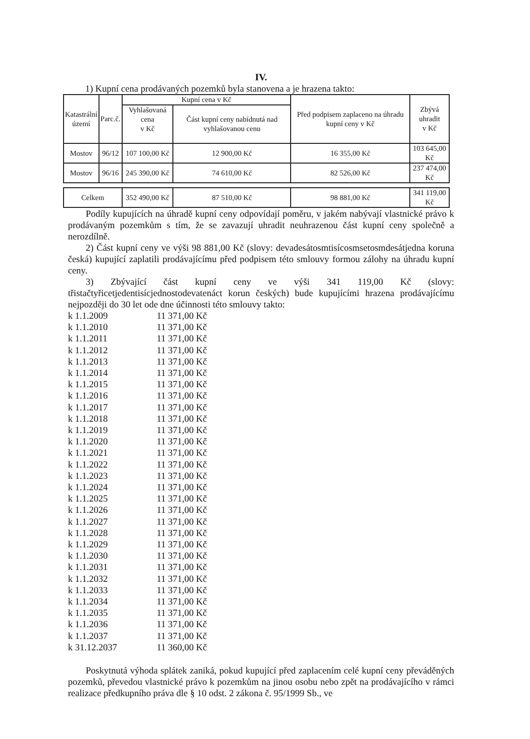IV.
1) Kupní cena prodávaných pozemků byla stanovena a je hrazena takto:
| Katastrální území | Parc.č. | Kupní cena v Kč | | Před podpisem zaplaceno na úhradu kupní ceny v Kč | Zbývá uhradit v Kč |
| --- | --- | --- | --- | --- | --- |
| | | Vyhlašovaná cena v Kč | Část kupní ceny nabídnutá nad vyhlašovanou cenu | | |
| Mostov | 96/12 | 107 100,00 Kč | 12 900,00 Kč | 16 355,00 Kč | 103 645,00 Kč |
| Mostov | 96/16 | 245 390,00 Kč | 74 610,00 Kč | 82 526,00 Kč | 237 474,00 Kč |
| Celkem | | 352 490,00 Kč | 87 510,00 Kč | 98 881,00 Kč | 341 119,00 Kč |
Podíly kupujících na úhradě kupní ceny odpovídají poměru, v jakém nabývají vlastnické právo k prodávaným pozemkům s tím, že se zavazují uhradit neuhrazenou část kupní ceny společně a nerozdílně.
2) Část kupní ceny ve výši 98 881,00 Kč (slovy: devadesátosmtisícosmsetosmdesátjedna koruna česká) kupující zaplatili prodávajícímu před podpisem této smlouvy formou zálohy na úhradu kupní ceny.
3) Zbývající část kupní ceny ve výši 341 119,00 Kč (slovy: třistačtyřicetjedentisícjednostodevatenáct korun českých) bude kupujícími hrazena prodávajícímu nejpozději do 30 let ode dne účinnosti této smlouvy takto:
| k 1.1.2009 | 11 371,00 Kč |
| k 1.1.2010 | 11 371,00 Kč |
| k 1.1.2011 | 11 371,00 Kč |
| k 1.1.2012 | 11 371,00 Kč |
| k 1.1.2013 | 11 371,00 Kč |
| k 1.1.2014 | 11 371,00 Kč |
| k 1.1.2015 | 11 371,00 Kč |
| k 1.1.2016 | 11 371,00 Kč |
| k 1.1.2017 | 11 371,00 Kč |
| k 1.1.2018 | 11 371,00 Kč |
| k 1.1.2019 | 11 371,00 Kč |
| k 1.1.2020 | 11 371,00 Kč |
| k 1.1.2021 | 11 371,00 Kč |
| k 1.1.2022 | 11 371,00 Kč |
| k 1.1.2023 | 11 371,00 Kč |
| k 1.1.2024 | 11 371,00 Kč |
| k 1.1.2025 | 11 371,00 Kč |
| k 1.1.2026 | 11 371,00 Kč |
| k 1.1.2027 | 11 371,00 Kč |
| k 1.1.2028 | 11 371,00 Kč |
| k 1.1.2029 | 11 371,00 Kč |
| k 1.1.2030 | 11 371,00 Kč |
| k 1.1.2031 | 11 371,00 Kč |
| k 1.1.2032 | 11 371,00 Kč |
| k 1.1.2033 | 11 371,00 Kč |
| k 1.1.2034 | 11 371,00 Kč |
| k 1.1.2035 | 11 371,00 Kč |
| k 1.1.2036 | 11 371,00 Kč |
| k 1.1.2037 | 11 371,00 Kč |
| k 31.12.2037 | 11 360,00 Kč |
Poskytnutá výhoda splátek zaniká, pokud kupující před zaplacením celé kupní ceny převáděných pozemků, převedou vlastnické právo k pozemkům na jinou osobu nebo zpět na prodávajícího v rámci realizace předkupního práva dle § 10 odst. 2 zákona č. 95/1999 Sb., ve